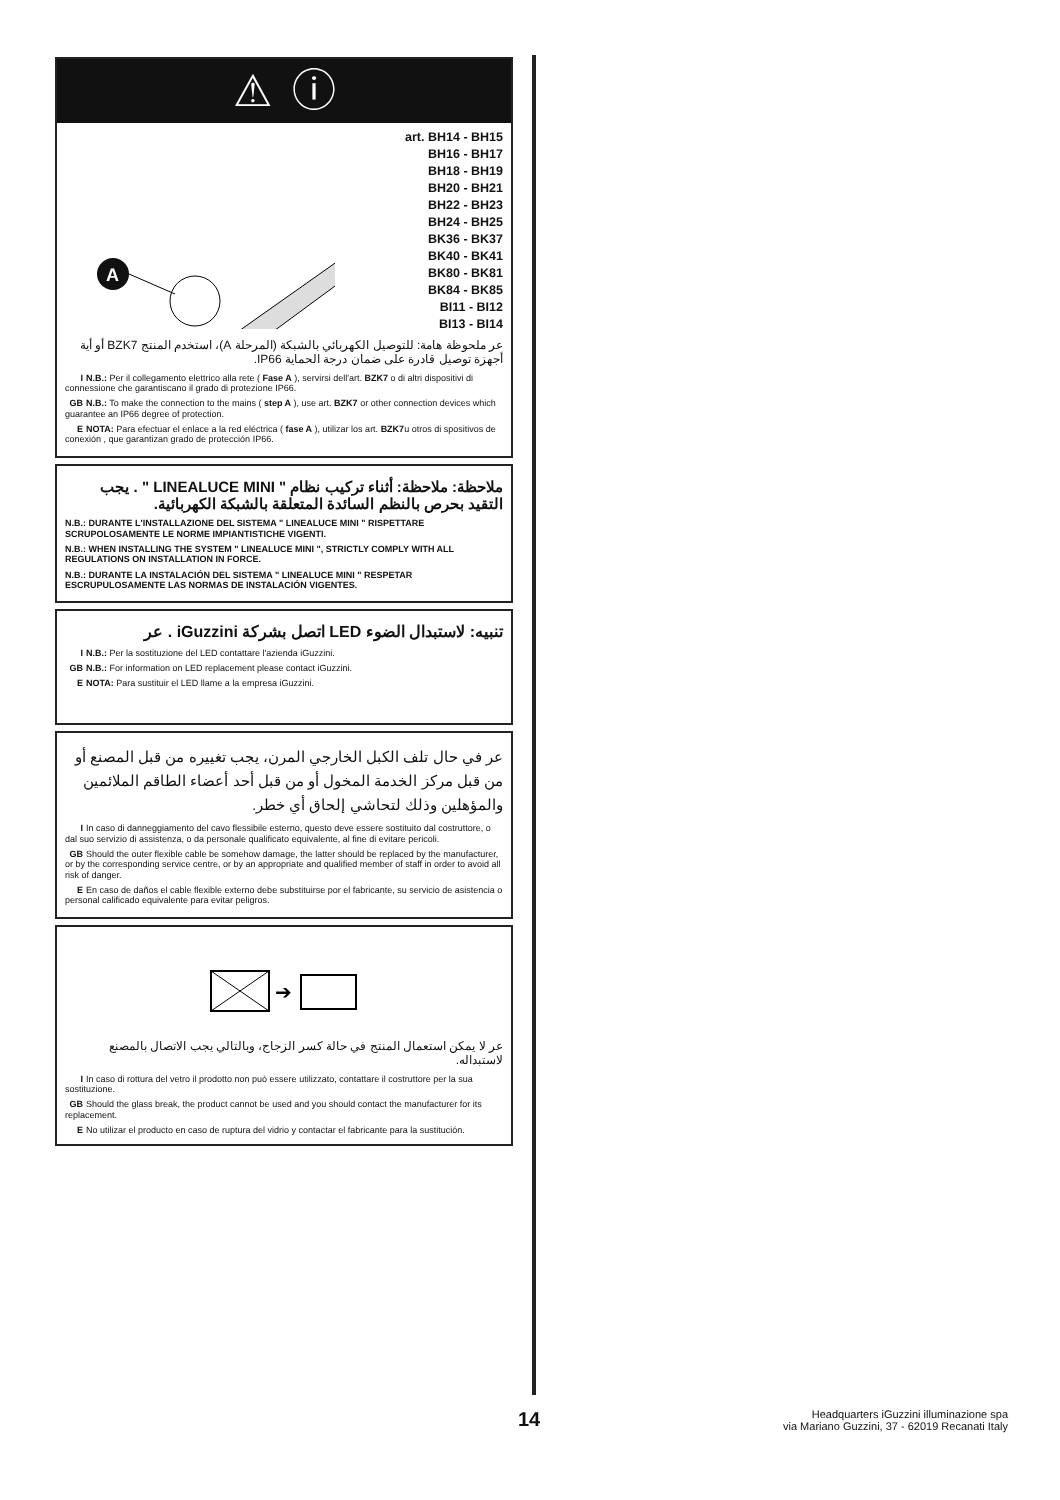⚠ ⓘ
A
art. BH14 - BH15
BH16 - BH17
BH18 - BH19
BH20 - BH21
BH22 - BH23
BH24 - BH25
BK36 - BK37
BK40 - BK41
BK80 - BK81
BK84 - BK85
BI11 - BI12
BI13 - BI14
عر ملحوظة هامة: للتوصيل الكهربائي بالشبكة (المرحلة A)، استخدم المنتج BZK7 أو أية أجهزة توصيل قادرة على ضمان درجة الحماية IP66.
I N.B.: Per il collegamento elettrico alla rete ( Fase A ), servirsi dell'art. BZK7 o di altri dispositivi di connessione che garantiscano il grado di protezione IP66.
GB N.B.: To make the connection to the mains ( step A ), use art. BZK7 or other connection devices which guarantee an IP66 degree of protection.
E NOTA: Para efectuar el enlace a la red eléctrica ( fase A ), utilizar los art. BZK7u otros di spositivos de conexión , que garantizan grado de protección IP66.
ملاحظة: ملاحظة: أثناء تركيب نظام " LINEALUCE MINI " . يجب التقيد بحرص بالنظم السائدة المتعلقة بالشبكة الكهربائية.
N.B.: DURANTE L'INSTALLAZIONE DEL SISTEMA " LINEALUCE MINI " RISPETTARE SCRUPOLOSAMENTE LE NORME IMPIANTISTICHE VIGENTI.
N.B.: WHEN INSTALLING THE SYSTEM " LINEALUCE MINI ", STRICTLY COMPLY WITH ALL REGULATIONS ON INSTALLATION IN FORCE.
N.B.: DURANTE LA INSTALACIÓN DEL SISTEMA " LINEALUCE MINI " RESPETAR ESCRUPULOSAMENTE LAS NORMAS DE INSTALACIÓN VIGENTES.
تنبيه: لاستبدال الضوء LED اتصل بشركة iGuzzini . عر
I N.B.: Per la sostituzione del LED contattare l'azienda iGuzzini.
GB N.B.: For information on LED replacement please contact iGuzzini.
E NOTA: Para sustituir el LED llame a la empresa iGuzzini.
عر في حال تلف الكبل الخارجي المرن، يجب تغييره من قبل المصنع أو من قبل مركز الخدمة المخول أو من قبل أحد أعضاء الطاقم الملائمين والمؤهلين وذلك لتحاشي إلحاق أي خطر.
I In caso di danneggiamento del cavo flessibile esterno, questo deve essere sostituito dal costruttore, o dal suo servizio di assistenza, o da personale qualificato equivalente, al fine di evitare pericoli.
GB Should the outer flexible cable be somehow damage, the latter should be replaced by the manufacturer, or by the corresponding service centre, or by an appropriate and qualified member of staff in order to avoid all risk of danger.
E En caso de daños el cable flexible externo debe substituirse por el fabricante, su servicio de asistencia o personal calificado equivalente para evitar peligros.
➔
عر لا يمكن استعمال المنتج في حالة كسر الزجاج، وبالتالي يجب الاتصال بالمصنع لاستبداله.
I In caso di rottura del vetro il prodotto non può essere utilizzato, contattare il costruttore per la sua sostituzione.
GB Should the glass break, the product cannot be used and you should contact the manufacturer for its replacement.
E No utilizar el producto en caso de ruptura del vidrio y contactar el fabricante para la sustitución.
14
Headquarters iGuzzini illuminazione spa
via Mariano Guzzini, 37 - 62019 Recanati Italy